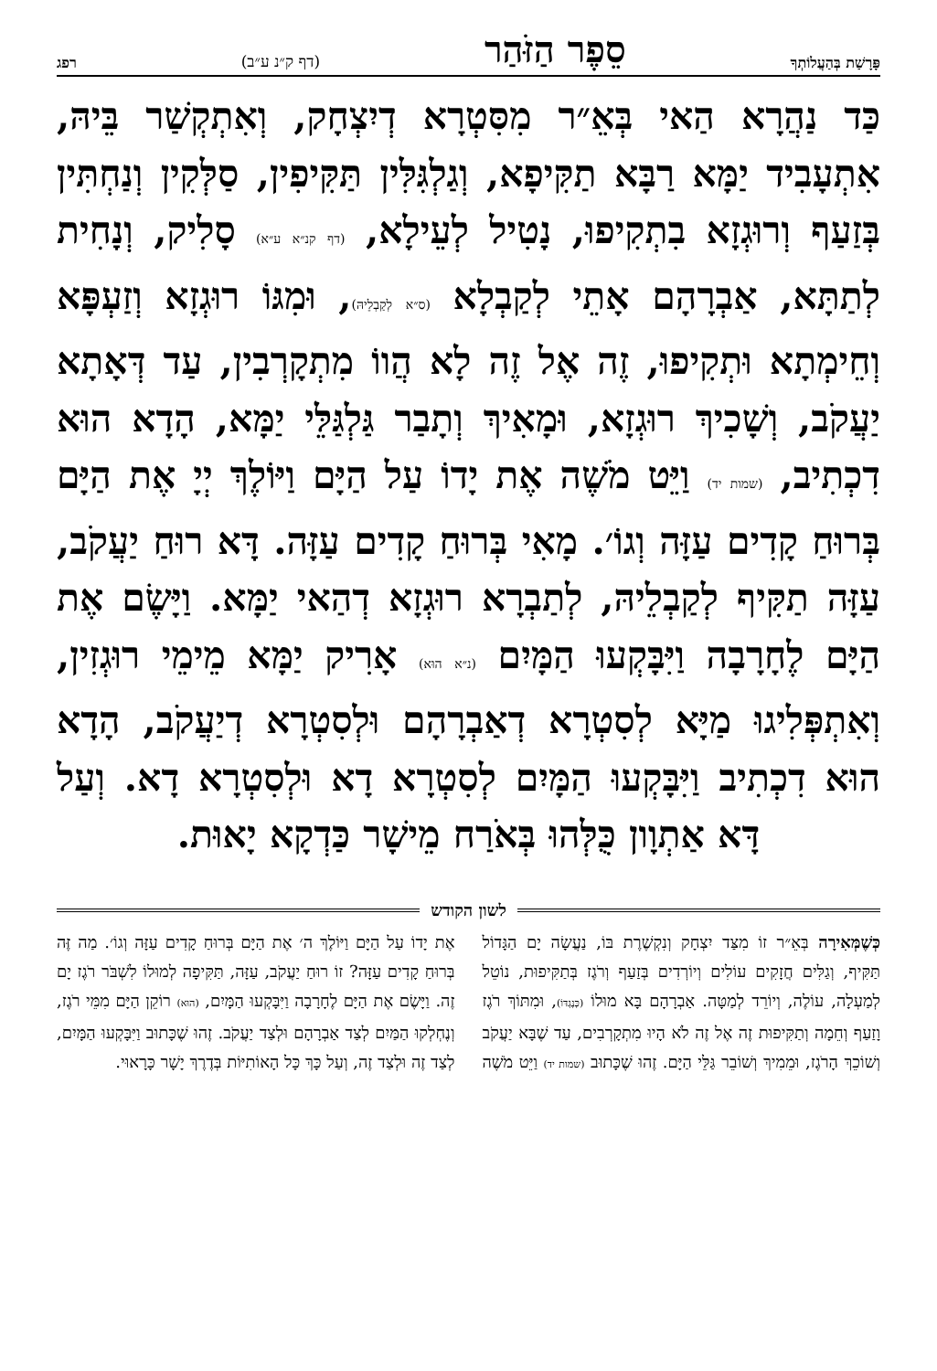פָּרָשַׁת בְּהַעֲלוֹתְךָ סֵפֶר הַזֹּהַר (דף ק״נ ע״ב) רפג
כַּד נַהֲרָא הַאי בְּאֵ״ר מִסִּטְרָא דְיִצְחָק, וְאִתְקְשַׁר בֵּיהּ, אִתְעָבִיד יַמָּא רַבָּא תַקִּיפָא, וְגַלְגִּלִּין תַּקִּיפִין, סַלְּקִין וְנַחְתִּין בְּזַעַף וְרוּגְזָא בִתְקִיפוּ, נָטִיל לְעֵילָא, (דף קנ״א ע״א) סָלִיק, וְנָחִית לְתַתָּא, אַבְרָהָם אָתֵי לְקַבְלָא (ס״א לְקַבְלֵיהּ), וּמִגּוֹ רוּגְזָא וְזַעְפָּא וְחֵימְתָא וּתְקִיפוּ, זֶה אֶל זֶה לָא הֲווֹ מִתְקָרְבִין, עַד דְּאָתָא יַעֲקֹב, וְשָׁכִיךְ רוּגְזָא, וּמָאִיךְ וְתָבַר גַּלְגַּלֵּי יַמָּא, הָדָא הוּא דִכְתִיב, (שמות יד) וַיֵּט מֹשֶׁה אֶת יָדוֹ עַל הַיָּם וַיּוֹלֶךְ יְיָ אֶת הַיָּם בְּרוּחַ קָדִים עַזָּה וְגוֹ׳. מָאִי בְּרוּחַ קָדִים עַזָּה. דָּא רוּחַ יַעֲקֹב, עַזָּה תַקִּיף לְקַבְלֵיהּ, לְתַבְרָא רוּגְזָא דְהַאי יַמָּא. וַיָּשֶׂם אֶת הַיָּם לֶחָרָבָה וַיִּבָּקְעוּ הַמָּיִם (נ״א הוּא) אָרִיק יַמָּא מֵימֵי רוּגְזִין, וְאִתְפְּלִיגוּ מַיָּא לְסִטְרָא דְאַבְרָהָם וּלְסִטְרָא דְיַעֲקֹב, הָדָא הוּא דִכְתִיב וַיִּבָּקְעוּ הַמָּיִם לְסִטְרָא דָא וּלְסִטְרָא דָא. וְעַל דָּא אַתְוָון כֻּלְּהוּ בְּאֹרַח מֵישָׁר כַּדְקָא יָאוּת.
לשון הקודש
כְּשֶׁמְּאִירָה בְּאֵ״ר זוֹ מִצַּד יִצְחָק וְנִקְשֶׁרֶת בּוֹ, נַעֲשָׂה יָם הַגָּדוֹל תַּקִּיף, וְגַלִּים חֲזָקִים עוֹלִים וְיוֹרְדִים בְּזַעַף וְרֹגֶז בְּתַקִּיפוּת, נוֹטֵל לְמַעְלָה, עוֹלֶה, וְיוֹרֵד לְמַטָּה. אַבְרָהָם בָּא מוּלוֹ (כְּנֶגְדּוֹ), וּמִתּוֹךְ רֹגֶז וָזַעַף וְחֵמָה וְתַקִּיפוּת זֶה אֶל זֶה לֹא הָיוּ מִתְקָרְבִים, עַד שֶׁבָּא יַעֲקֹב וְשׁוֹכֵךְ הָרֹגֶז, וּמֵמִיךְ וְשׁוֹבֵר גַּלֵּי הַיָּם. זֶהוּ שֶׁכָּתוּב (שמות יד) וַיֵּט מֹשֶׁה אֶת יָדוֹ עַל הַיָּם וַיּוֹלֶךְ ה׳ אֶת הַיָּם בְּרוּחַ קָדִים עַזָּה וְגוֹ׳. מַה זֶּה בְּרוּחַ קָדִים עַזָּה? זוֹ רוּחַ יַעֲקֹב, עַזָּה, תַּקִּיפָה לְמוּלוֹ לִשְׁבֹּר רֹגֶז יָם זֶה. וַיָּשֶׂם אֶת הַיָּם לֶחָרָבָה וַיִּבָּקְעוּ הַמָּיִם, (הוּא) רוֹקֵן הַיָּם מִמֵּי רֹגֶז, וְנֶחְלְקוּ הַמַּיִם לְצַד אַבְרָהָם וּלְצַד יַעֲקֹב. זֶהוּ שֶׁכָּתוּב וַיִּבָּקְעוּ הַמָּיִם, לְצַד זֶה וּלְצַד זֶה, וְעַל כָּךְ כָּל הָאוֹתִיּוֹת בְּדֶרֶךְ יָשָׁר כָּרָאוּי.